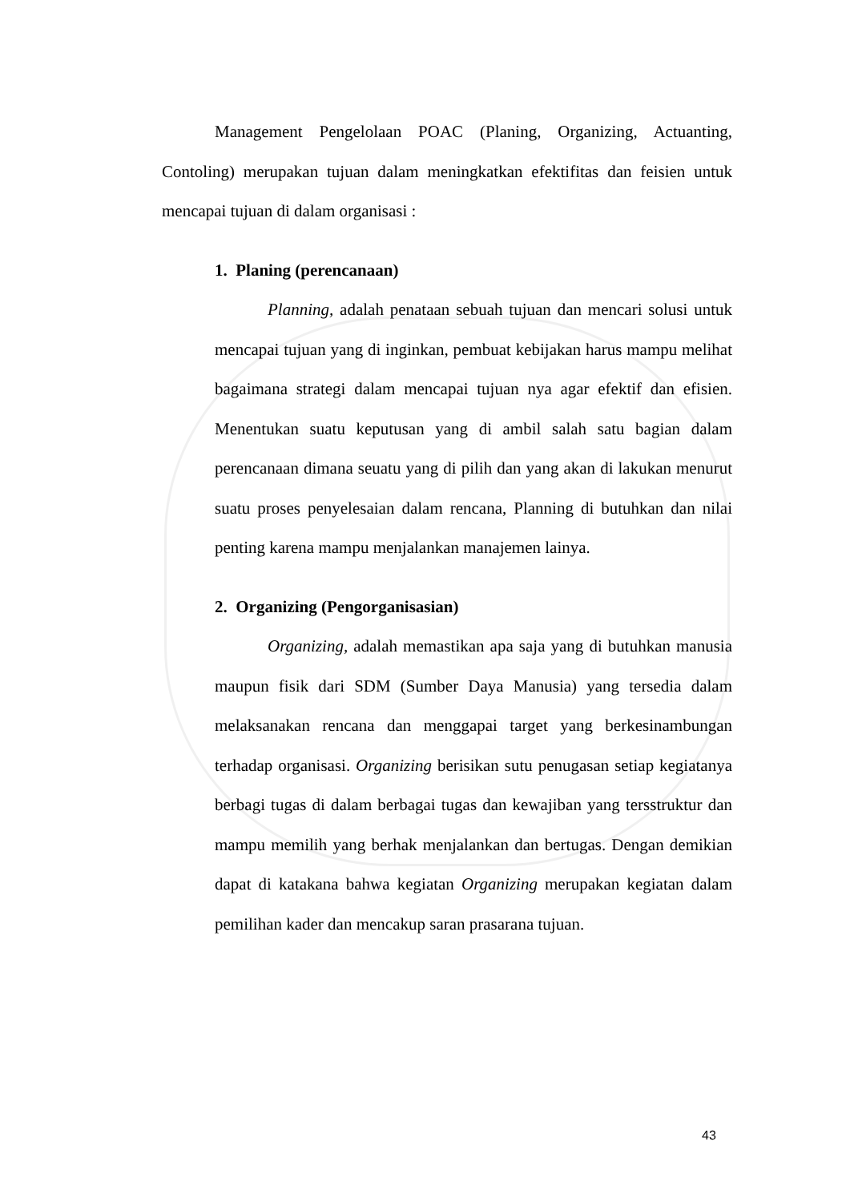Management Pengelolaan POAC (Planing, Organizing, Actuanting, Contoling) merupakan tujuan dalam meningkatkan efektifitas dan feisien untuk mencapai tujuan di dalam organisasi :
1. Planing (perencanaan)
Planning, adalah penataan sebuah tujuan dan mencari solusi untuk mencapai tujuan yang di inginkan, pembuat kebijakan harus mampu melihat bagaimana strategi dalam mencapai tujuan nya agar efektif dan efisien. Menentukan suatu keputusan yang di ambil salah satu bagian dalam perencanaan dimana seuatu yang di pilih dan yang akan di lakukan menurut suatu proses penyelesaian dalam rencana, Planning di butuhkan dan nilai penting karena mampu menjalankan manajemen lainya.
2. Organizing (Pengorganisasian)
Organizing, adalah memastikan apa saja yang di butuhkan manusia maupun fisik dari SDM (Sumber Daya Manusia) yang tersedia dalam melaksanakan rencana dan menggapai target yang berkesinambungan terhadap organisasi. Organizing berisikan sutu penugasan setiap kegiatanya berbagi tugas di dalam berbagai tugas dan kewajiban yang tersstruktur dan mampu memilih yang berhak menjalankan dan bertugas. Dengan demikian dapat di katakana bahwa kegiatan Organizing merupakan kegiatan dalam pemilihan kader dan mencakup saran prasarana tujuan.
43